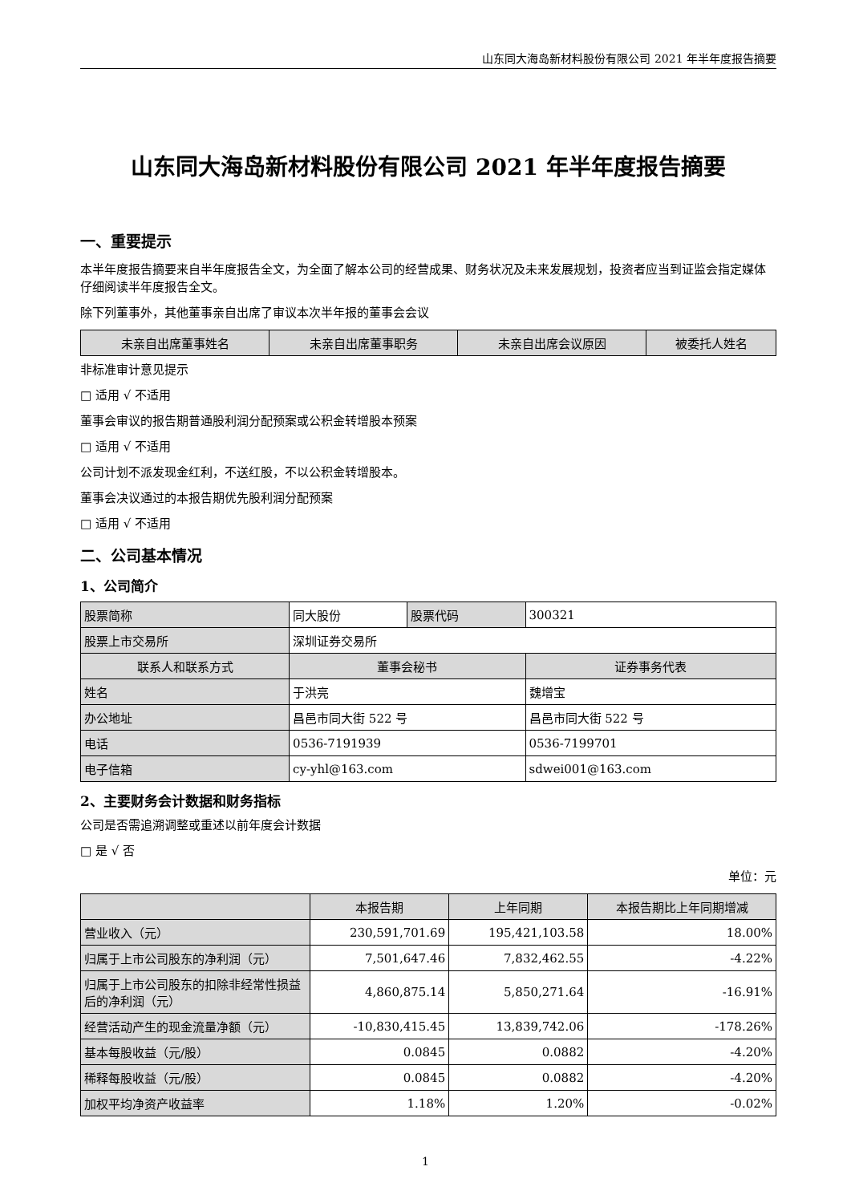山东同大海岛新材料股份有限公司 2021 年半年度报告摘要
山东同大海岛新材料股份有限公司 2021 年半年度报告摘要
一、重要提示
本半年度报告摘要来自半年度报告全文，为全面了解本公司的经营成果、财务状况及未来发展规划，投资者应当到证监会指定媒体仔细阅读半年度报告全文。
除下列董事外，其他董事亲自出席了审议本次半年报的董事会会议
| 未亲自出席董事姓名 | 未亲自出席董事职务 | 未亲自出席会议原因 | 被委托人姓名 |
| --- | --- | --- | --- |
非标准审计意见提示
□ 适用 √ 不适用
董事会审议的报告期普通股利润分配预案或公积金转增股本预案
□ 适用 √ 不适用
公司计划不派发现金红利，不送红股，不以公积金转增股本。
董事会决议通过的本报告期优先股利润分配预案
□ 适用 √ 不适用
二、公司基本情况
1、公司简介
| 股票简称 | 同大股份 | 股票代码 | 300321 |
| 股票上市交易所 | 深圳证券交易所 | | |
| 联系人和联系方式 | 董事会秘书 | | 证券事务代表 |
| 姓名 | 于洪亮 | | 魏增宝 |
| 办公地址 | 昌邑市同大街 522 号 | | 昌邑市同大街 522 号 |
| 电话 | 0536-7191939 | | 0536-7199701 |
| 电子信箱 | cy-yhl@163.com | | sdwei001@163.com |
2、主要财务会计数据和财务指标
公司是否需追溯调整或重述以前年度会计数据
□ 是 √ 否
单位：元
| | 本报告期 | 上年同期 | 本报告期比上年同期增减 |
| --- | --- | --- | --- |
| 营业收入（元） | 230,591,701.69 | 195,421,103.58 | 18.00% |
| 归属于上市公司股东的净利润（元） | 7,501,647.46 | 7,832,462.55 | -4.22% |
| 归属于上市公司股东的扣除非经常性损益后的净利润（元） | 4,860,875.14 | 5,850,271.64 | -16.91% |
| 经营活动产生的现金流量净额（元） | -10,830,415.45 | 13,839,742.06 | -178.26% |
| 基本每股收益（元/股） | 0.0845 | 0.0882 | -4.20% |
| 稀释每股收益（元/股） | 0.0845 | 0.0882 | -4.20% |
| 加权平均净资产收益率 | 1.18% | 1.20% | -0.02% |
1